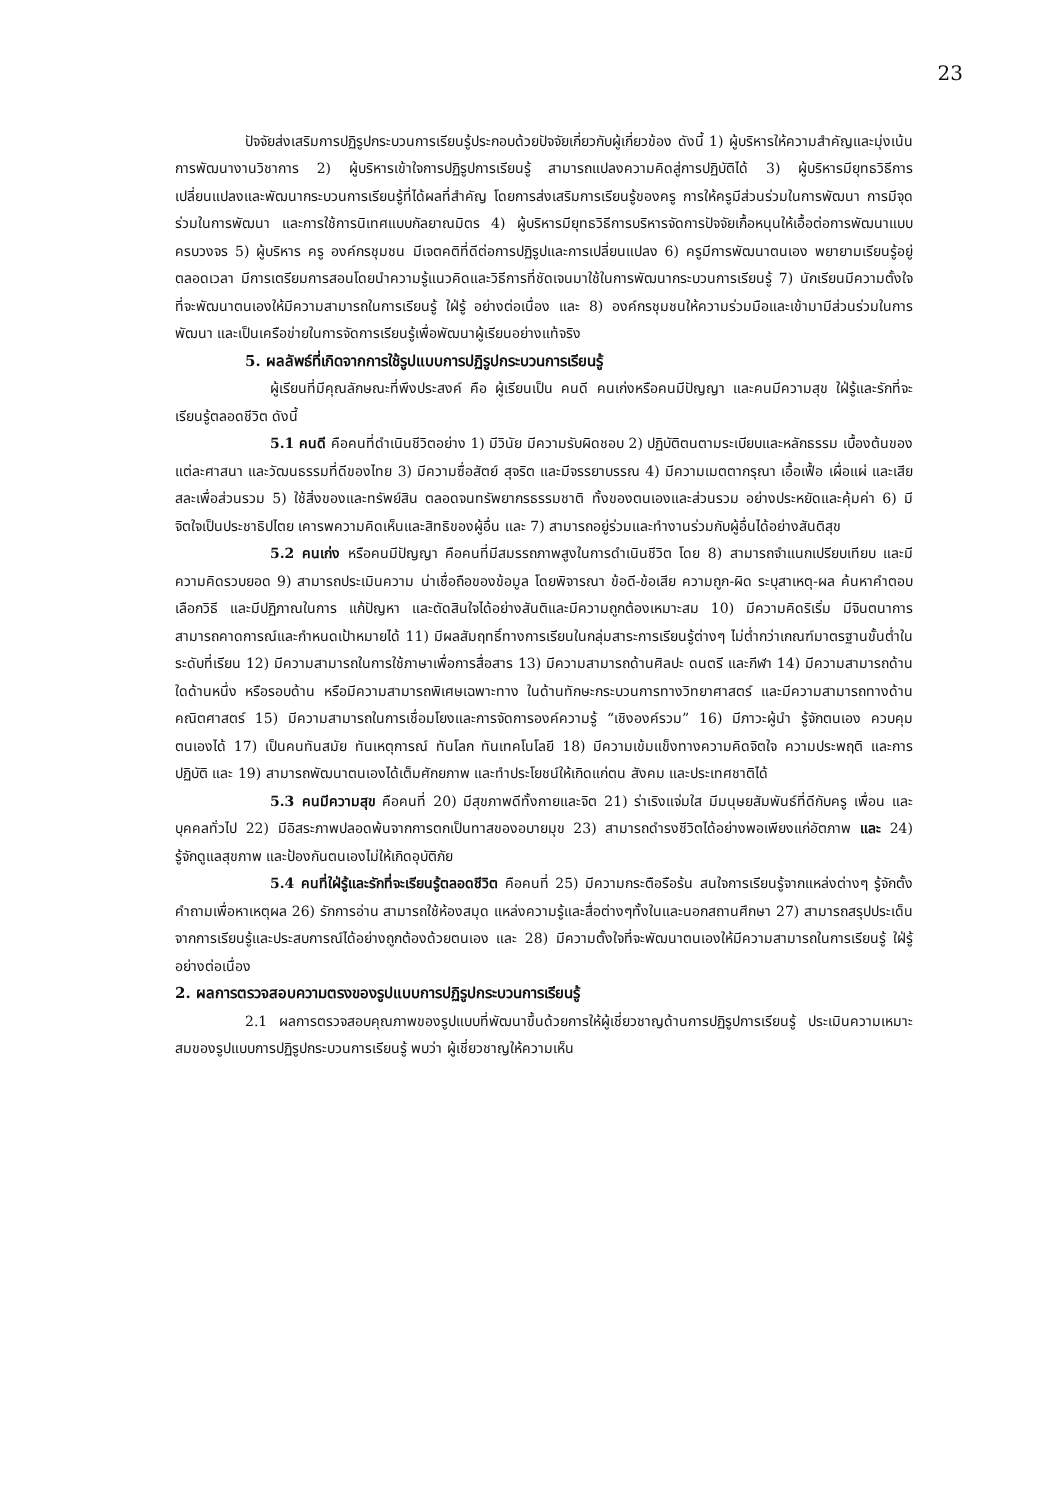23
ปัจจัยส่งเสริมการปฏิรูปกระบวนการเรียนรู้ประกอบด้วยปัจจัยเกี่ยวกับผู้เกี่ยวข้อง ดังนี้ 1) ผู้บริหารให้ความสำคัญและมุ่งเน้นการพัฒนางานวิชาการ 2) ผู้บริหารเข้าใจการปฏิรูปการเรียนรู้ สามารถแปลงความคิดสู่การปฏิบัติได้ 3) ผู้บริหารมียุทธวิธีการเปลี่ยนแปลงและพัฒนากระบวนการเรียนรู้ที่ได้ผลที่สำคัญ โดยการส่งเสริมการเรียนรู้ของครู การให้ครูมีส่วนร่วมในการพัฒนา การมีจุดร่วมในการพัฒนา และการใช้การนิเทศแบบกัลยาณมิตร 4) ผู้บริหารมียุทธวิธีการบริหารจัดการปัจจัยเกื้อหนุนให้เอื้อต่อการพัฒนาแบบครบวงจร 5) ผู้บริหาร ครู องค์กรชุมชน มีเจตคติที่ดีต่อการปฏิรูปและการเปลี่ยนแปลง 6) ครูมีการพัฒนาตนเอง พยายามเรียนรู้อยู่ตลอดเวลา มีการเตรียมการสอนโดยนำความรู้แนวคิดและวิธีการที่ชัดเจนมาใช้ในการพัฒนากระบวนการเรียนรู้ 7) นักเรียนมีความตั้งใจที่จะพัฒนาตนเองให้มีความสามารถในการเรียนรู้ ใฝ่รู้ อย่างต่อเนื่อง และ 8) องค์กรชุมชนให้ความร่วมมือและเข้ามามีส่วนร่วมในการพัฒนา และเป็นเครือข่ายในการจัดการเรียนรู้เพื่อพัฒนาผู้เรียนอย่างแท้จริง
5. ผลลัพธ์ที่เกิดจากการใช้รูปแบบการปฏิรูปกระบวนการเรียนรู้
ผู้เรียนที่มีคุณลักษณะที่พึงประสงค์ คือ ผู้เรียนเป็น คนดี คนเก่งหรือคนมีปัญญา และคนมีความสุข ใฝ่รู้และรักที่จะเรียนรู้ตลอดชีวิต ดังนี้
5.1 คนดี คือคนที่ดำเนินชีวิตอย่าง 1) มีวินัย มีความรับผิดชอบ 2) ปฏิบัติตนตามระเบียบและหลักธรรม เบื้องต้นของแต่ละศาสนา และวัฒนธรรมที่ดีของไทย 3) มีความซื่อสัตย์ สุจริต และมีจรรยาบรรณ 4) มีความเมตตากรุณา เอื้อเฟื้อ เผื่อแผ่ และเสียสละเพื่อส่วนรวม 5) ใช้สิ่งของและทรัพย์สิน ตลอดจนทรัพยากรธรรมชาติ ทั้งของตนเองและส่วนรวม อย่างประหยัดและคุ้มค่า 6) มีจิตใจเป็นประชาธิปไตย เคารพความคิดเห็นและสิทธิของผู้อื่น และ 7) สามารถอยู่ร่วมและทำงานร่วมกับผู้อื่นได้อย่างสันติสุข
5.2 คนเก่ง หรือคนมีปัญญา คือคนที่มีสมรรถภาพสูงในการดำเนินชีวิต โดย 8) สามารถจำแนกเปรียบเทียบ และมีความคิดรวบยอด 9) สามารถประเมินความ น่าเชื่อถือของข้อมูล โดยพิจารณา ข้อดี-ข้อเสีย ความถูก-ผิด ระบุสาเหตุ-ผล ค้นหาคำตอบ เลือกวิธี และมีปฏิภาณในการ แก้ปัญหา และตัดสินใจได้อย่างสันติและมีความถูกต้องเหมาะสม 10) มีความคิดริเริ่ม มีจินตนาการ สามารถคาดการณ์และกำหนดเป้าหมายได้ 11) มีผลสัมฤทธิ์ทางการเรียนในกลุ่มสาระการเรียนรู้ต่างๆ ไม่ต่ำกว่าเกณฑ์มาตรฐานขั้นต่ำในระดับที่เรียน 12) มีความสามารถในการใช้ภาษาเพื่อการสื่อสาร 13) มีความสามารถด้านศิลปะ ดนตรี และกีฬา 14) มีความสามารถด้านใดด้านหนึ่ง หรือรอบด้าน หรือมีความสามารถพิเศษเฉพาะทาง ในด้านทักษะกระบวนการทางวิทยาศาสตร์ และมีความสามารถทางด้านคณิตศาสตร์ 15) มีความสามารถในการเชื่อมโยงและการจัดการองค์ความรู้ “เชิงองค์รวม” 16) มีภาวะผู้นำ รู้จักตนเอง ควบคุม ตนเองได้ 17) เป็นคนทันสมัย ทันเหตุการณ์ ทันโลก ทันเทคโนโลยี 18) มีความเข้มแข็งทางความคิดจิตใจ ความประพฤติ และการปฏิบัติ และ 19) สามารถพัฒนาตนเองได้เต็มศักยภาพ และทำประโยชน์ให้เกิดแก่ตน สังคม และประเทศชาติได้
5.3 คนมีความสุข คือคนที่ 20) มีสุขภาพดีทั้งกายและจิต 21) ร่าเริงแจ่มใส มีมนุษยสัมพันธ์ที่ดีกับครู เพื่อน และบุคคลทั่วไป 22) มีอิสระภาพปลอดพ้นจากการตกเป็นทาสของอบายมุข 23) สามารถดำรงชีวิตได้อย่างพอเพียงแก่อัตภาพ และ 24) รู้จักดูแลสุขภาพ และป้องกันตนเองไม่ให้เกิดอุบัติภัย
5.4 คนที่ใฝ่รู้และรักที่จะเรียนรู้ตลอดชีวิต คือคนที่ 25) มีความกระตือรือร้น สนใจการเรียนรู้จากแหล่งต่างๆ รู้จักตั้งคำถามเพื่อหาเหตุผล 26) รักการอ่าน สามารถใช้ห้องสมุด แหล่งความรู้และสื่อต่างๆทั้งในและนอกสถานศึกษา 27) สามารถสรุปประเด็นจากการเรียนรู้และประสบการณ์ได้อย่างถูกต้องด้วยตนเอง และ 28) มีความตั้งใจที่จะพัฒนาตนเองให้มีความสามารถในการเรียนรู้ ใฝ่รู้ อย่างต่อเนื่อง
2. ผลการตรวจสอบความตรงของรูปแบบการปฏิรูปกระบวนการเรียนรู้
2.1 ผลการตรวจสอบคุณภาพของรูปแบบที่พัฒนาขึ้นด้วยการให้ผู้เชี่ยวชาญด้านการปฏิรูปการเรียนรู้ ประเมินความเหมาะสมของรูปแบบการปฏิรูปกระบวนการเรียนรู้ พบว่า ผู้เชี่ยวชาญให้ความเห็น